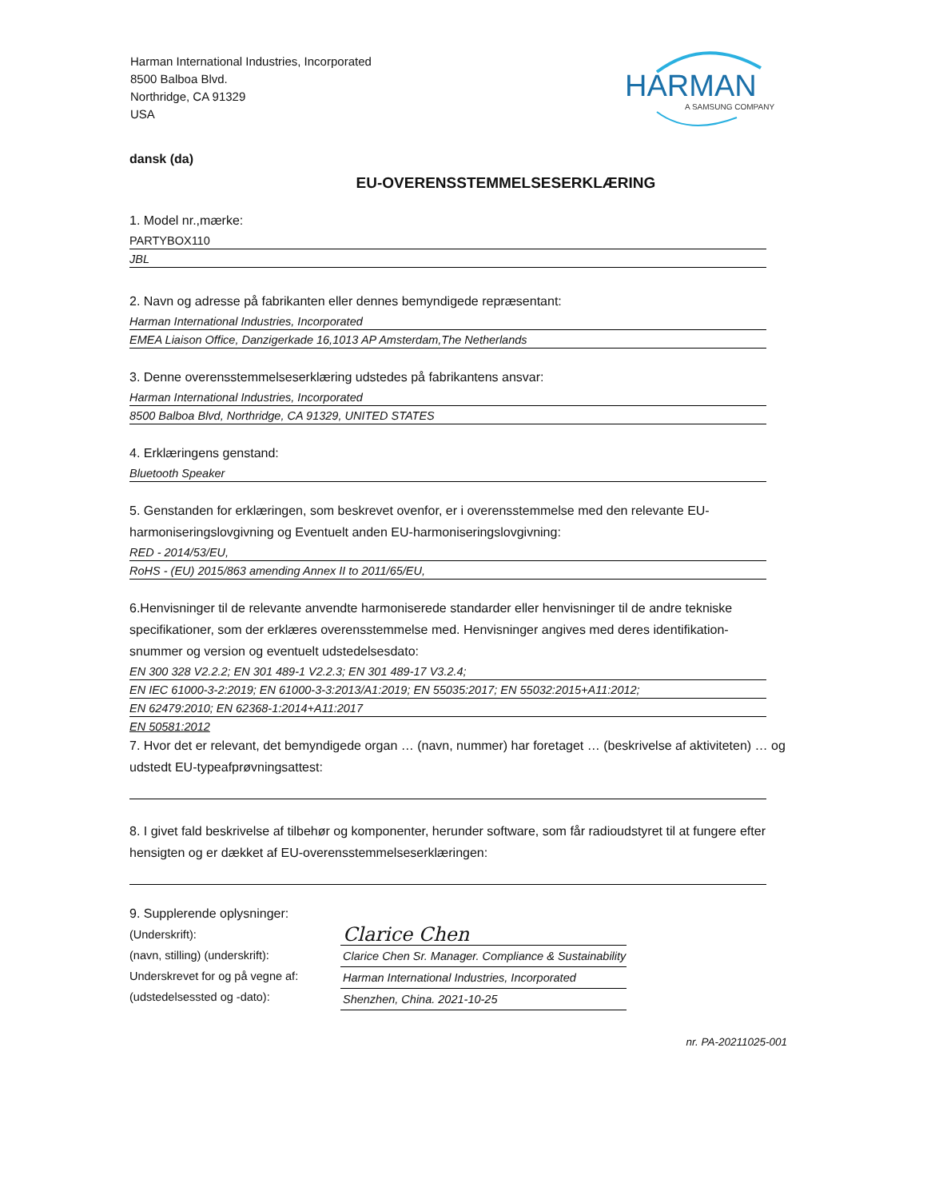Harman International Industries, Incorporated
8500 Balboa Blvd.
Northridge, CA 91329
USA
HARMAN
A SAMSUNG COMPANY
dansk (da)
EU-OVERENSSTEMMELSESERKLÆRING
1. Model nr.,mærke:
PARTYBOX110
JBL
2. Navn og adresse på fabrikanten eller dennes bemyndigede repræsentant:
Harman International Industries, Incorporated
EMEA Liaison Office, Danzigerkade 16,1013 AP Amsterdam,The Netherlands
3. Denne overensstemmelseserklæring udstedes på fabrikantens ansvar:
Harman International Industries, Incorporated
8500 Balboa Blvd, Northridge, CA 91329, UNITED STATES
4. Erklæringens genstand:
Bluetooth Speaker
5. Genstanden for erklæringen, som beskrevet ovenfor, er i overensstemmelse med den relevante EU-harmoniseringslovgivning og Eventuelt anden EU-harmoniseringslovgivning:
RED - 2014/53/EU,
RoHS - (EU) 2015/863 amending Annex II to 2011/65/EU,
6.Henvisninger til de relevante anvendte harmoniserede standarder eller henvisninger til de andre tekniske specifikationer, som der erklæres overensstemmelse med. Henvisninger angives med deres identifikation-snummer og version og eventuelt udstedelsesdato:
EN 300 328 V2.2.2; EN 301 489-1 V2.2.3; EN 301 489-17 V3.2.4;
EN IEC 61000-3-2:2019; EN 61000-3-3:2013/A1:2019; EN 55035:2017; EN 55032:2015+A11:2012;
EN 62479:2010; EN 62368-1:2014+A11:2017
EN 50581:2012
7. Hvor det er relevant, det bemyndigede organ … (navn, nummer) har foretaget … (beskrivelse af aktiviteten) … og udstedt EU-typeafprøvningsattest:
8. I givet fald beskrivelse af tilbehør og komponenter, herunder software, som får radioudstyret til at fungere efter hensigten og er dækket af EU-overensstemmelseserklæringen:
9. Supplerende oplysninger:
(Underskrift):
(navn, stilling) (underskrift):
Underskrevet for og på vegne af:
(udstedelsessted og -dato):
Clarice Chen
Clarice Chen Sr. Manager. Compliance & Sustainability
Harman International Industries, Incorporated
Shenzhen, China. 2021-10-25
nr. PA-20211025-001